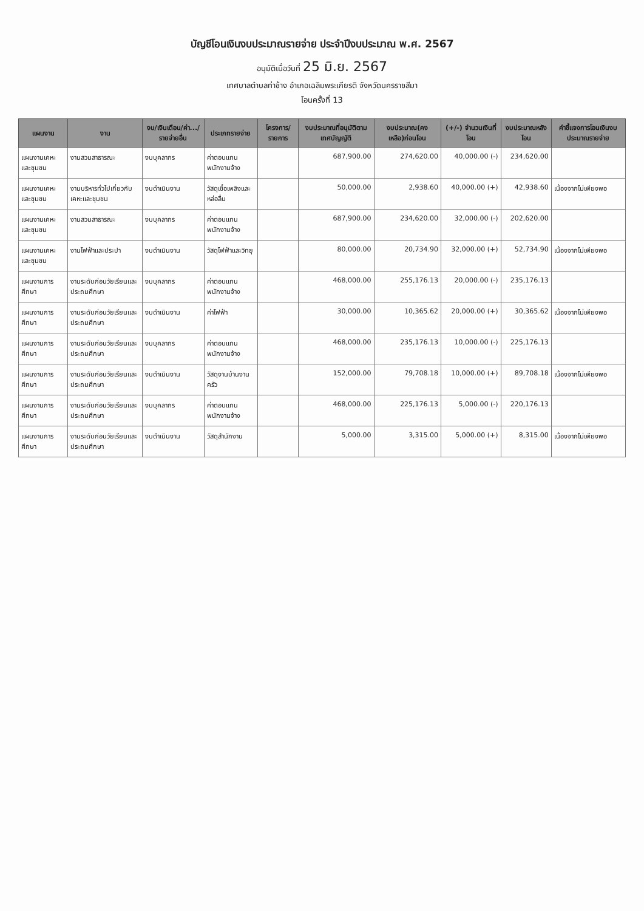บัญชีโอนเงินงบประมาณรายจ่าย ประจำปีงบประมาณ พ.ศ. 2567
อนุมัติเมื่อวันที่ 25 มิ.ย. 2567
เทศบาลตำบลท่าช้าง อำเภอเฉลิมพระเกียรติ จังหวัดนครราชสีมา
โอนครั้งที่ 13
| แผนงาน | งาน | งบ/เงินเดือน/ค่า.../รายจ่ายอื่น | ประเภทรายจ่าย | โครงการ/รายการ | งบประมาณที่อนุมัติตามเทศบัญญัติ | งบประมาณ(คงเหลือ)ก่อนโอน | (+/-) จำนวนเงินที่โอน | งบประมาณหลังโอน | คำชี้แจงการโอนเงินงบประมาณรายจ่าย |
| --- | --- | --- | --- | --- | --- | --- | --- | --- | --- |
| แผนงานเคหะและชุมชน | งานสวนสาธารณะ | งบบุคลากร | ค่าตอบแทนพนักงานจ้าง | | 687,900.00 | 274,620.00 | 40,000.00 (-) | 234,620.00 | |
| แผนงานเคหะและชุมชน | งานบริหารทั่วไปเกี่ยวกับเคหะและชุมชน | งบดำเนินงาน | วัสดุเชื้อเพลิงและหล่อลื่น | | 50,000.00 | 2,938.60 | 40,000.00 (+) | 42,938.60 | เนื่องจากไม่เพียงพอ |
| แผนงานเคหะและชุมชน | งานสวนสาธารณะ | งบบุคลากร | ค่าตอบแทนพนักงานจ้าง | | 687,900.00 | 234,620.00 | 32,000.00 (-) | 202,620.00 | |
| แผนงานเคหะและชุมชน | งานไฟฟ้าและประปา | งบดำเนินงาน | วัสดุไฟฟ้าและวิทยุ | | 80,000.00 | 20,734.90 | 32,000.00 (+) | 52,734.90 | เนื่องจากไม่เพียงพอ |
| แผนงานการศึกษา | งานระดับก่อนวัยเรียนและประถมศึกษา | งบบุคลากร | ค่าตอบแทนพนักงานจ้าง | | 468,000.00 | 255,176.13 | 20,000.00 (-) | 235,176.13 | |
| แผนงานการศึกษา | งานระดับก่อนวัยเรียนและประถมศึกษา | งบดำเนินงาน | ค่าไฟฟ้า | | 30,000.00 | 10,365.62 | 20,000.00 (+) | 30,365.62 | เนื่องจากไม่เพียงพอ |
| แผนงานการศึกษา | งานระดับก่อนวัยเรียนและประถมศึกษา | งบบุคลากร | ค่าตอบแทนพนักงานจ้าง | | 468,000.00 | 235,176.13 | 10,000.00 (-) | 225,176.13 | |
| แผนงานการศึกษา | งานระดับก่อนวัยเรียนและประถมศึกษา | งบดำเนินงาน | วัสดุงานบ้านงานครัว | | 152,000.00 | 79,708.18 | 10,000.00 (+) | 89,708.18 | เนื่องจากไม่เพียงพอ |
| แผนงานการศึกษา | งานระดับก่อนวัยเรียนและประถมศึกษา | งบบุคลากร | ค่าตอบแทนพนักงานจ้าง | | 468,000.00 | 225,176.13 | 5,000.00 (-) | 220,176.13 | |
| แผนงานการศึกษา | งานระดับก่อนวัยเรียนและประถมศึกษา | งบดำเนินงาน | วัสดุสำนักงาน | | 5,000.00 | 3,315.00 | 5,000.00 (+) | 8,315.00 | เนื่องจากไม่เพียงพอ |